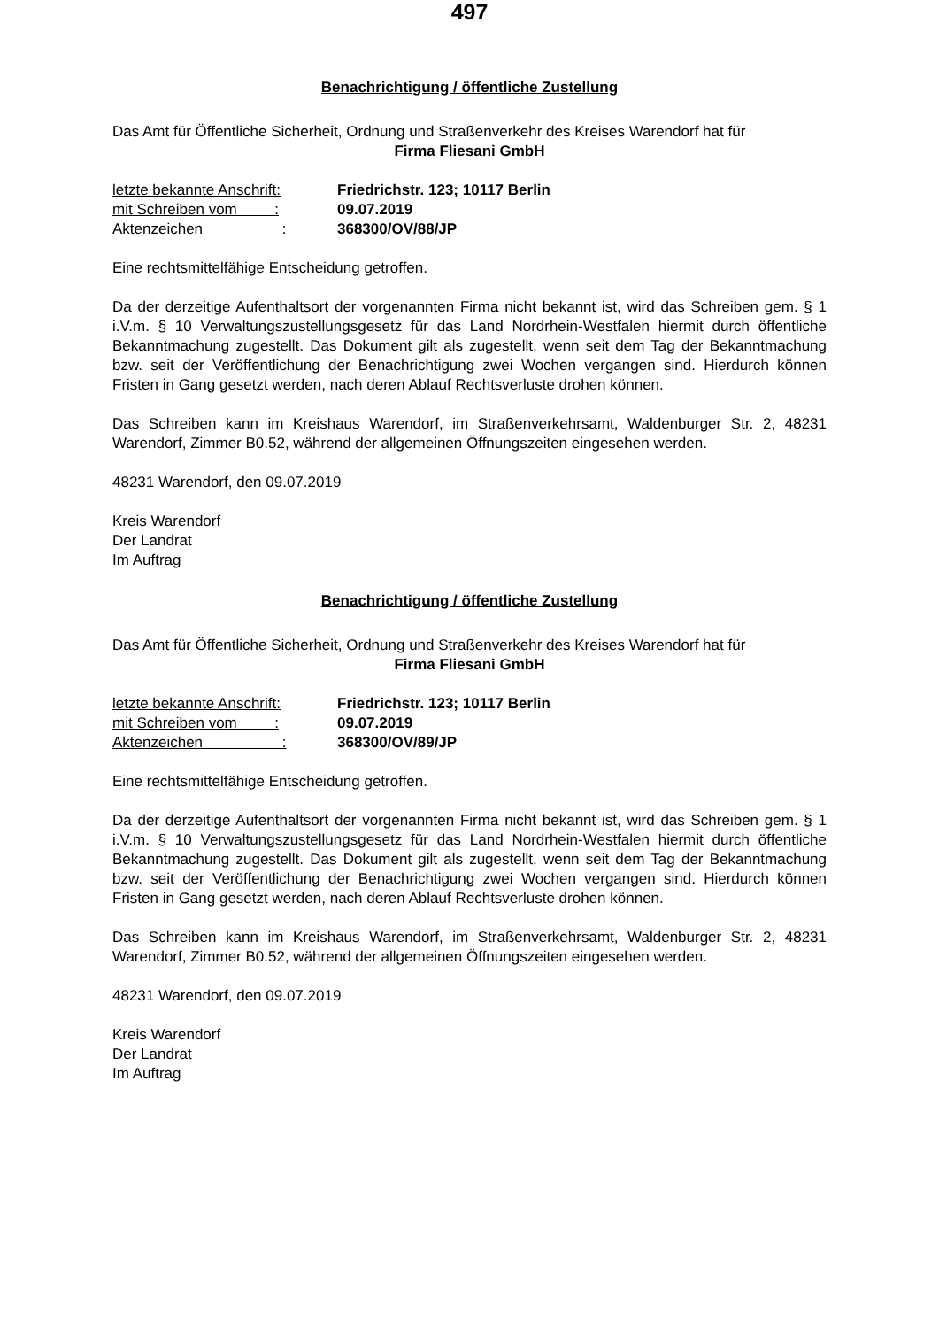497
Benachrichtigung / öffentliche Zustellung
Das Amt für Öffentliche Sicherheit, Ordnung und Straßenverkehr des Kreises Warendorf hat für
Firma Fliesani GmbH
| letzte bekannte Anschrift: | Friedrichstr. 123; 10117 Berlin |
| mit Schreiben vom : | 09.07.2019 |
| Aktenzeichen : | 368300/OV/88/JP |
Eine rechtsmittelfähige Entscheidung getroffen.
Da der derzeitige Aufenthaltsort der vorgenannten Firma nicht bekannt ist, wird das Schreiben gem. § 1 i.V.m. § 10 Verwaltungszustellungsgesetz für das Land Nordrhein-Westfalen hiermit durch öffentliche Bekanntmachung zugestellt. Das Dokument gilt als zugestellt, wenn seit dem Tag der Bekanntmachung bzw. seit der Veröffentlichung der Benachrichtigung zwei Wochen vergangen sind. Hierdurch können Fristen in Gang gesetzt werden, nach deren Ablauf Rechtsverluste drohen können.
Das Schreiben kann im Kreishaus Warendorf, im Straßenverkehrsamt, Waldenburger Str. 2, 48231 Warendorf, Zimmer B0.52, während der allgemeinen Öffnungszeiten eingesehen werden.
48231 Warendorf, den 09.07.2019
Kreis Warendorf
Der Landrat
Im Auftrag
Benachrichtigung / öffentliche Zustellung
Das Amt für Öffentliche Sicherheit, Ordnung und Straßenverkehr des Kreises Warendorf hat für
Firma Fliesani GmbH
| letzte bekannte Anschrift: | Friedrichstr. 123; 10117 Berlin |
| mit Schreiben vom : | 09.07.2019 |
| Aktenzeichen : | 368300/OV/89/JP |
Eine rechtsmittelfähige Entscheidung getroffen.
Da der derzeitige Aufenthaltsort der vorgenannten Firma nicht bekannt ist, wird das Schreiben gem. § 1 i.V.m. § 10 Verwaltungszustellungsgesetz für das Land Nordrhein-Westfalen hiermit durch öffentliche Bekanntmachung zugestellt. Das Dokument gilt als zugestellt, wenn seit dem Tag der Bekanntmachung bzw. seit der Veröffentlichung der Benachrichtigung zwei Wochen vergangen sind. Hierdurch können Fristen in Gang gesetzt werden, nach deren Ablauf Rechtsverluste drohen können.
Das Schreiben kann im Kreishaus Warendorf, im Straßenverkehrsamt, Waldenburger Str. 2, 48231 Warendorf, Zimmer B0.52, während der allgemeinen Öffnungszeiten eingesehen werden.
48231 Warendorf, den 09.07.2019
Kreis Warendorf
Der Landrat
Im Auftrag